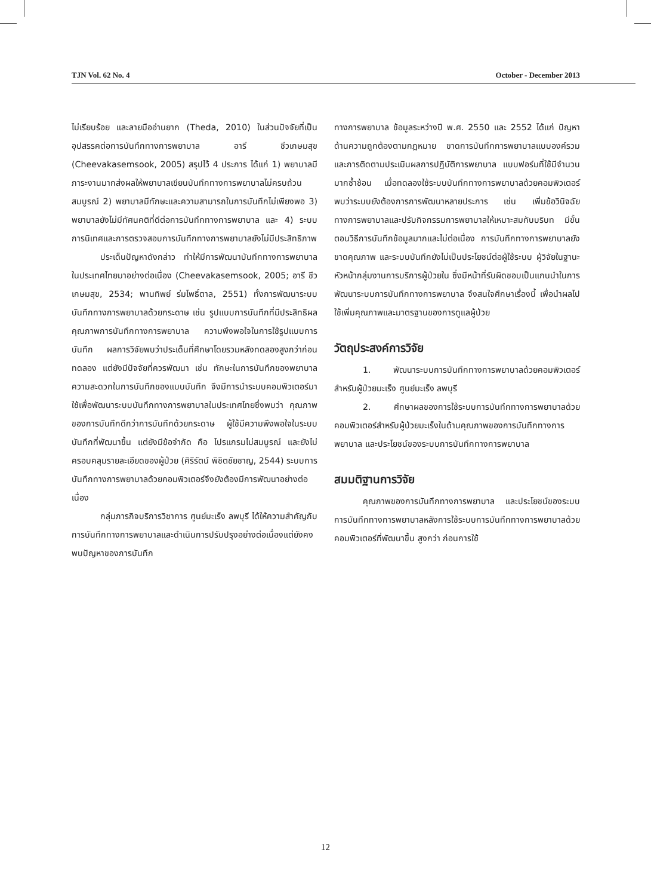TJN Vol. 62 No. 4 October - December 2013
ไม่เรียบร้อย และลายมืออ่านยาก (Theda, 2010) ในส่วนปัจจัยที่เป็นอุปสรรคต่อการบันทึกทางการพยาบาล อารี ชีวเกษมสุข (Cheevakasemsook, 2005) สรุปไว้ 4 ประการ ได้แก่ 1) พยาบาลมีภาระงานมากส่งผลให้พยาบาลเขียนบันทึกทางการพยาบาลไม่ครบถ้วนสมบูรณ์ 2) พยาบาลมีทักษะและความสามารถในการบันทึกไม่เพียงพอ 3) พยาบาลยังไม่มีทัศนคติที่ดีต่อการบันทึกทางการพยาบาล และ 4) ระบบการนิเทศและการตรวจสอบการบันทึกทางการพยาบาลยังไม่มีประสิทธิภาพ
ประเด็นปัญหาดังกล่าว ทำให้มีการพัฒนาบันทึกทางการพยาบาลในประเทศไทยมาอย่างต่อเนื่อง (Cheevakasemsook, 2005; อารี ชีวเกษมสุข, 2534; พานทิพย์ ร่มโพธิ์ตาล, 2551) ทั้งการพัฒนาระบบบันทึกทางการพยาบาลด้วยกระดาษ เช่น รูปแบบการบันทึกที่มีประสิทธิผล คุณภาพการบันทึกทางการพยาบาล ความพึงพอใจในการใช้รูปแบบการบันทึก ผลการวิจัยพบว่าประเด็นที่ศึกษาโดยรวมหลังทดลองสูงกว่าก่อนทดลอง แต่ยังมีปัจจัยที่ควรพัฒนา เช่น ทักษะในการบันทึกของพยาบาล ความสะดวกในการบันทึกของแบบบันทึก จึงมีการนำระบบคอมพิวเตอร์มาใช้เพื่อพัฒนาระบบบันทึกทางการพยาบาลในประเทศไทยซึ่งพบว่า คุณภาพของการบันทึกดีกว่าการบันทึกด้วยกระดาษ ผู้ใช้มีความพึงพอใจในระบบบันทึกที่พัฒนาขึ้น แต่ยังมีข้อจำกัด คือ โปรแกรมไม่สมบูรณ์ และยังไม่ครอบคลุมรายละเอียดของผู้ป่วย (ศิริรัตน์ พิชิตชัยชาญ, 2544) ระบบการบันทึกทางการพยาบาลด้วยคอมพิวเตอร์จึงยังต้องมีการพัฒนาอย่างต่อเนื่อง
กลุ่มภารกิจบริการวิชาการ ศูนย์มะเร็ง ลพบุรี ได้ให้ความสำคัญกับการบันทึกทางการพยาบาลและดำเนินการปรับปรุงอย่างต่อเนื่องแต่ยังคงพบปัญหาของการบันทึก
ทางการพยาบาล ข้อมูลระหว่างปี พ.ศ. 2550 และ 2552 ได้แก่ ปัญหาด้านความถูกต้องตามกฎหมาย ขาดการบันทึกการพยาบาลแบบองค์รวม และการติดตามประเมินผลการปฏิบัติการพยาบาล แบบฟอร์มที่ใช้มีจำนวนมากซ้ำซ้อน เมื่อทดลองใช้ระบบบันทึกทางการพยาบาลด้วยคอมพิวเตอร์ พบว่าระบบยังต้องการการพัฒนาหลายประการ เช่น เพิ่มข้อวินิจฉัยทางการพยาบาลและปรับกิจกรรมการพยาบาลให้เหมาะสมกับบริบท มีขั้นตอนวิธีการบันทึกข้อมูลมากและไม่ต่อเนื่อง การบันทึกทางการพยาบาลยังขาดคุณภาพ และระบบบันทึกยังไม่เป็นประโยชน์ต่อผู้ใช้ระบบ ผู้วิจัยในฐานะหัวหน้ากลุ่มงานการบริการผู้ป่วยใน ซึ่งมีหน้าที่รับผิดชอบเป็นแกนนำในการพัฒนาระบบการบันทึกทางการพยาบาล จึงสนใจศึกษาเรื่องนี้ เพื่อนำผลไปใช้เพิ่มคุณภาพและมาตรฐานของการดูแลผู้ป่วย
วัตถุประสงค์การวิจัย
1. พัฒนาระบบการบันทึกทางการพยาบาลด้วยคอมพิวเตอร์สำหรับผู้ป่วยมะเร็ง ศูนย์มะเร็ง ลพบุรี
2. ศึกษาผลของการใช้ระบบการบันทึกทางการพยาบาลด้วยคอมพิวเตอร์สำหรับผู้ป่วยมะเร็งในด้านคุณภาพของการบันทึกทางการพยาบาล และประโยชน์ของระบบการบันทึกทางการพยาบาล
สมมติฐานการวิจัย
คุณภาพของการบันทึกทางการพยาบาล และประโยชน์ของระบบการบันทึกทางการพยาบาลหลังการใช้ระบบการบันทึกทางการพยาบาลด้วยคอมพิวเตอร์ที่พัฒนาขึ้น สูงกว่า ก่อนการใช้
12